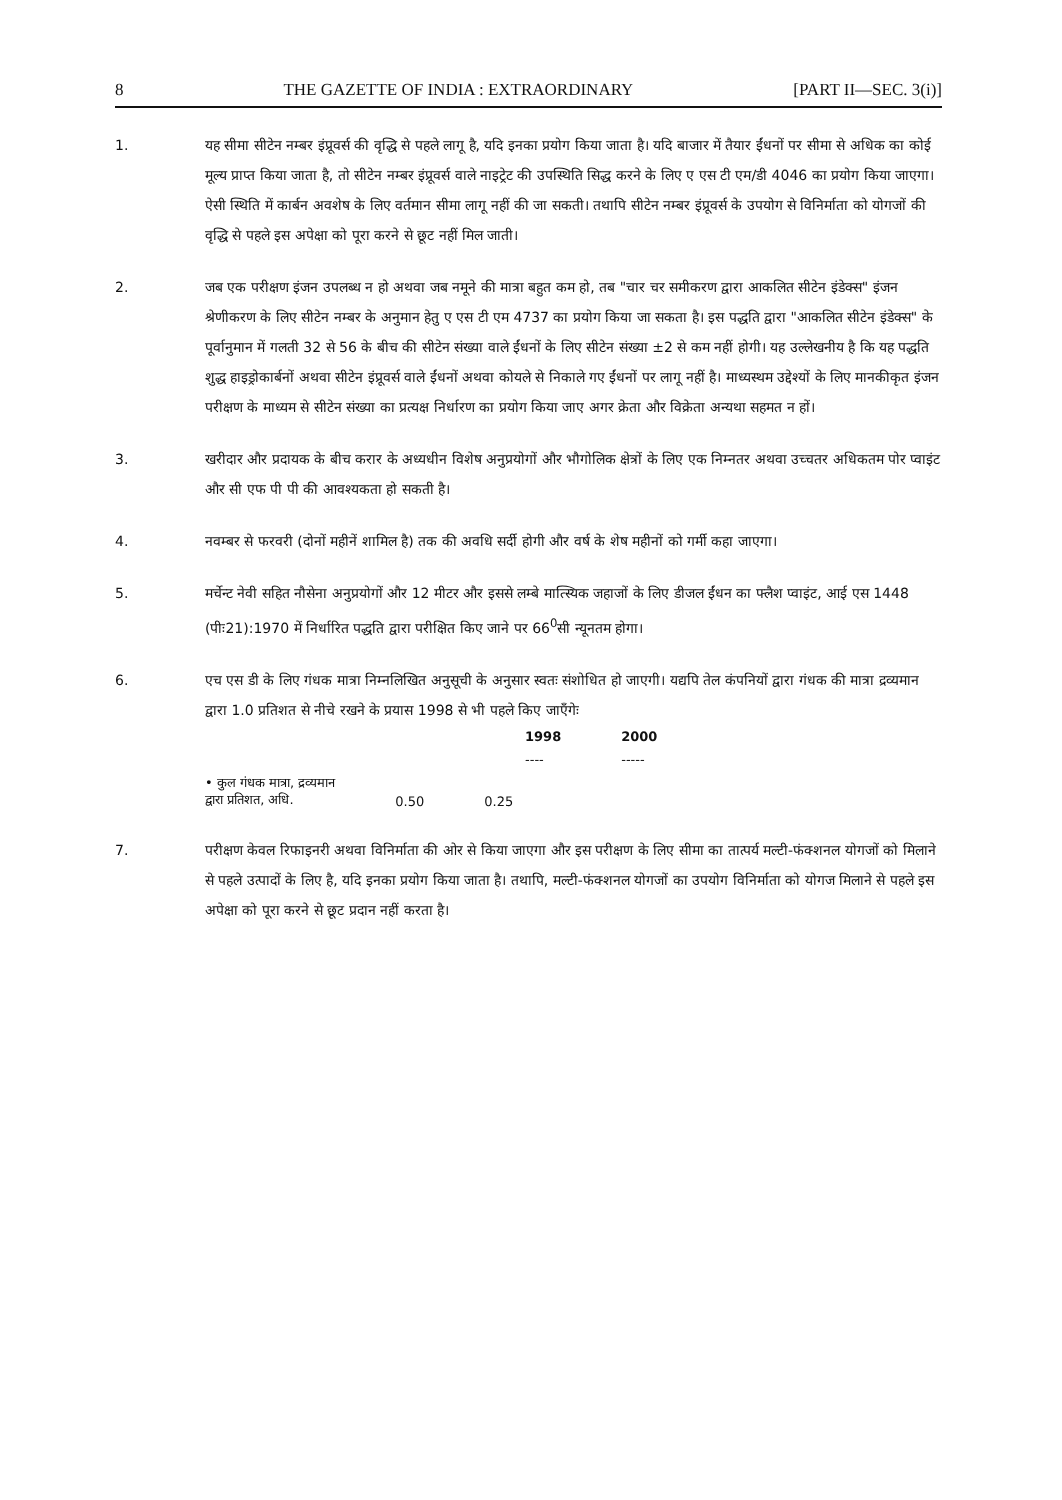8 THE GAZETTE OF INDIA : EXTRAORDINARY [PART II—SEC. 3(i)]
1. यह सीमा सीटेन नम्बर इंप्रूवर्स की वृद्धि से पहले लागू है, यदि इनका प्रयोग किया जाता है। यदि बाजार में तैयार ईंधनों पर सीमा से अधिक का कोई मूल्य प्राप्त किया जाता है, तो सीटेन नम्बर इंप्रूवर्स वाले नाइट्रेट की उपस्थिति सिद्ध करने के लिए ए एस टी एम/डी 4046 का प्रयोग किया जाएगा। ऐसी स्थिति में कार्बन अवशेष के लिए वर्तमान सीमा लागू नहीं की जा सकती। तथापि सीटेन नम्बर इंप्रूवर्स के उपयोग से विनिर्माता को योगजों की वृद्धि से पहले इस अपेक्षा को पूरा करने से छूट नहीं मिल जाती।
2. जब एक परीक्षण इंजन उपलब्ध न हो अथवा जब नमूने की मात्रा बहुत कम हो, तब "चार चर समीकरण द्वारा आकलित सीटेन इंडेक्स" इंजन श्रेणीकरण के लिए सीटेन नम्बर के अनुमान हेतु ए एस टी एम 4737 का प्रयोग किया जा सकता है। इस पद्धति द्वारा "आकलित सीटेन इंडेक्स" के पूर्वानुमान में गलती 32 से 56 के बीच की सीटेन संख्या वाले ईंधनों के लिए सीटेन संख्या ±2 से कम नहीं होगी। यह उल्लेखनीय है कि यह पद्धति शुद्ध हाइड्रोकार्बनों अथवा सीटेन इंप्रूवर्स वाले ईंधनों अथवा कोयले से निकाले गए ईंधनों पर लागू नहीं है। माध्यस्थम उद्देश्यों के लिए मानकीकृत इंजन परीक्षण के माध्यम से सीटेन संख्या का प्रत्यक्ष निर्धारण का प्रयोग किया जाए अगर क्रेता और विक्रेता अन्यथा सहमत न हों।
3. खरीदार और प्रदायक के बीच करार के अध्यधीन विशेष अनुप्रयोगों और भौगोलिक क्षेत्रों के लिए एक निम्नतर अथवा उच्चतर अधिकतम पोर प्वाइंट और सी एफ पी पी की आवश्यकता हो सकती है।
4. नवम्बर से फरवरी (दोनों महीनें शामिल है) तक की अवधि सर्दी होगी और वर्ष के शेष महीनों को गर्मी कहा जाएगा।
5. मर्चेन्ट नेवी सहित नौसेना अनुप्रयोगों और 12 मीटर और इससे लम्बे मात्स्यिक जहाजों के लिए डीजल ईंधन का फ्लैश प्वाइंट, आई एस 1448 (पीः21):1970 में निर्धारित पद्धति द्वारा परीक्षित किए जाने पर 66<sup>0</sup>सी न्यूनतम होगा।
6. एच एस डी के लिए गंधक मात्रा निम्नलिखित अनुसूची के अनुसार स्वतः संशोधित हो जाएगी। यद्यपि तेल कंपनियों द्वारा गंधक की मात्रा द्रव्यमान द्वारा 1.0 प्रतिशत से नीचे रखने के प्रयास 1998 से भी पहले किए जाएँगेः
| | 1998 | 2000 |
| --- | --- | --- |
| | ---- | ----- |
| • कुल गंधक मात्रा, द्रव्यमान द्वारा प्रतिशत, अधि. | 0.50 | 0.25 |
7. परीक्षण केवल रिफाइनरी अथवा विनिर्माता की ओर से किया जाएगा और इस परीक्षण के लिए सीमा का तात्पर्य मल्टी-फंक्शनल योगजों को मिलाने से पहले उत्पादों के लिए है, यदि इनका प्रयोग किया जाता है। तथापि, मल्टी-फंक्शनल योगजों का उपयोग विनिर्माता को योगज मिलाने से पहले इस अपेक्षा को पूरा करने से छूट प्रदान नहीं करता है।